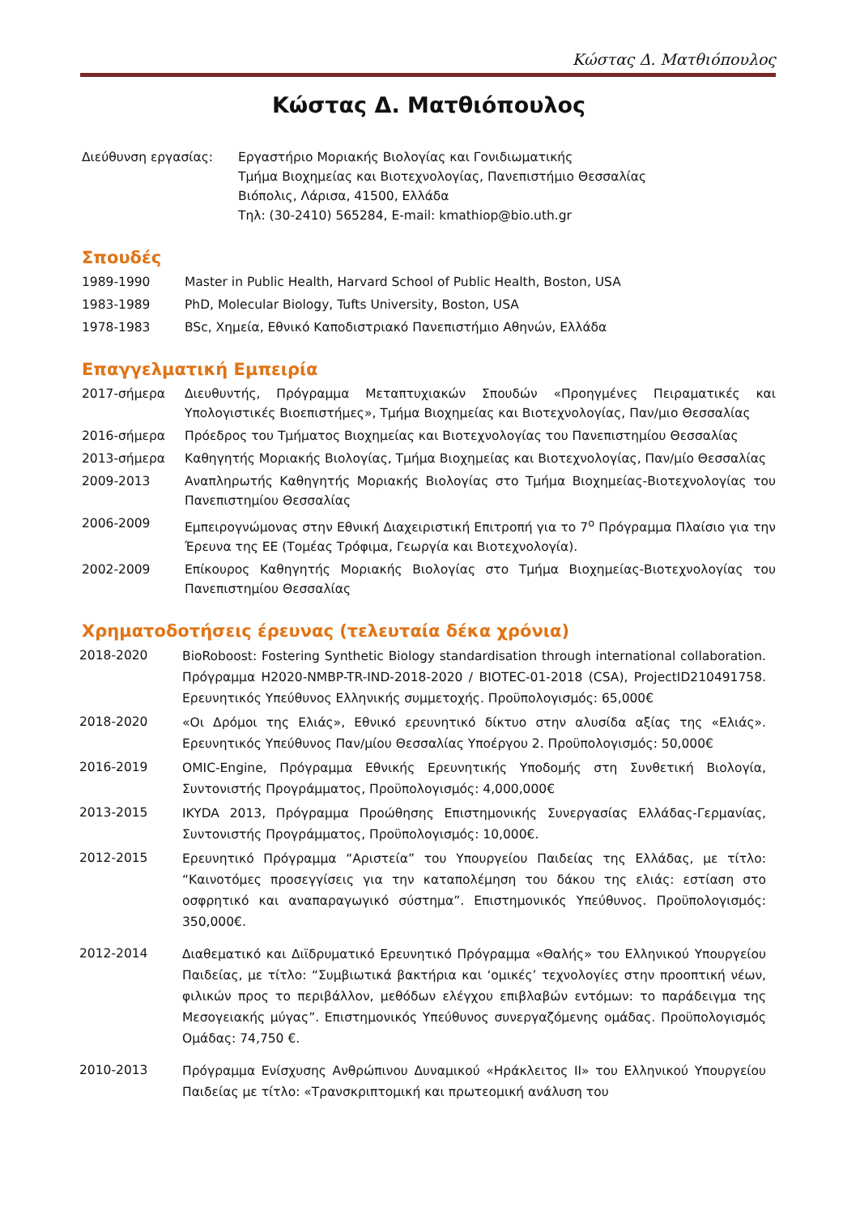Κώστας Δ. Ματθιόπουλος
Κώστας Δ. Ματθιόπουλος
Διεύθυνση εργασίας: Εργαστήριο Μοριακής Βιολογίας και Γονιδιωματικής
Τμήμα Βιοχημείας και Βιοτεχνολογίας, Πανεπιστήμιο Θεσσαλίας
Βιόπολις, Λάρισα, 41500, Ελλάδα
Τηλ: (30-2410) 565284, E-mail: kmathiop@bio.uth.gr
Σπουδές
1989-1990 Master in Public Health, Harvard School of Public Health, Boston, USA
1983-1989 PhD, Molecular Biology, Tufts University, Boston, USA
1978-1983 BSc, Χημεία, Εθνικό Καποδιστριακό Πανεπιστήμιο Αθηνών, Ελλάδα
Επαγγελματική Εμπειρία
2017-σήμερα Διευθυντής, Πρόγραμμα Μεταπτυχιακών Σπουδών «Προηγμένες Πειραματικές και Υπολογιστικές Βιοεπιστήμες», Τμήμα Βιοχημείας και Βιοτεχνολογίας, Παν/μιο Θεσσαλίας
2016-σήμερα Πρόεδρος του Τμήματος Βιοχημείας και Βιοτεχνολογίας του Πανεπιστημίου Θεσσαλίας
2013-σήμερα Καθηγητής Μοριακής Βιολογίας, Τμήμα Βιοχημείας και Βιοτεχνολογίας, Παν/μίο Θεσσαλίας
2009-2013 Αναπληρωτής Καθηγητής Μοριακής Βιολογίας στο Τμήμα Βιοχημείας-Βιοτεχνολογίας του Πανεπιστημίου Θεσσαλίας
2006-2009 Εμπειρογνώμονας στην Εθνική Διαχειριστική Επιτροπή για το 7<sup>ο</sup> Πρόγραμμα Πλαίσιο για την Έρευνα της ΕΕ (Τομέας Τρόφιμα, Γεωργία και Βιοτεχνολογία).
2002-2009 Επίκουρος Καθηγητής Μοριακής Βιολογίας στο Τμήμα Βιοχημείας-Βιοτεχνολογίας του Πανεπιστημίου Θεσσαλίας
Χρηματοδοτήσεις έρευνας (τελευταία δέκα χρόνια)
2018-2020
BioRoboost: Fostering Synthetic Biology standardisation through international collaboration. Πρόγραμμα H2020-NMBP-TR-IND-2018-2020 / BIOTEC-01-2018 (CSA), ProjectID210491758. Ερευνητικός Υπεύθυνος Ελληνικής συμμετοχής. Προϋπολογισμός: 65,000€
2018-2020
«Οι Δρόμοι της Ελιάς», Εθνικό ερευνητικό δίκτυο στην αλυσίδα αξίας της «Ελιάς». Ερευνητικός Υπεύθυνος Παν/μίου Θεσσαλίας Υποέργου 2. Προϋπολογισμός: 50,000€
2016-2019
OMIC-Engine, Πρόγραμμα Εθνικής Ερευνητικής Υποδομής στη Συνθετική Βιολογία, Συντονιστής Προγράμματος, Προϋπολογισμός: 4,000,000€
2013-2015
IKYDA 2013, Πρόγραμμα Προώθησης Επιστημονικής Συνεργασίας Ελλάδας-Γερμανίας, Συντονιστής Προγράμματος, Προϋπολογισμός: 10,000€.
2012-2015
Ερευνητικό Πρόγραμμα “Αριστεία” του Υπουργείου Παιδείας της Ελλάδας, με τίτλο: “Καινοτόμες προσεγγίσεις για την καταπολέμηση του δάκου της ελιάς: εστίαση στο οσφρητικό και αναπαραγωγικό σύστημα”. Επιστημονικός Υπεύθυνος. Προϋπολογισμός: 350,000€.
2012-2014
Διαθεματικό και Διϊδρυματικό Ερευνητικό Πρόγραμμα «Θαλής» του Ελληνικού Υπουργείου Παιδείας, με τίτλο: “Συμβιωτικά βακτήρια και ‘ομικές’ τεχνολογίες στην προοπτική νέων, φιλικών προς το περιβάλλον, μεθόδων ελέγχου επιβλαβών εντόμων: το παράδειγμα της Μεσογειακής μύγας”. Επιστημονικός Υπεύθυνος συνεργαζόμενης ομάδας. Προϋπολογισμός Ομάδας: 74,750 €.
2010-2013
Πρόγραμμα Ενίσχυσης Ανθρώπινου Δυναμικού «Ηράκλειτος ΙΙ» του Ελληνικού Υπουργείου Παιδείας με τίτλο: «Τρανσκριπτομική και πρωτεομική ανάλυση του